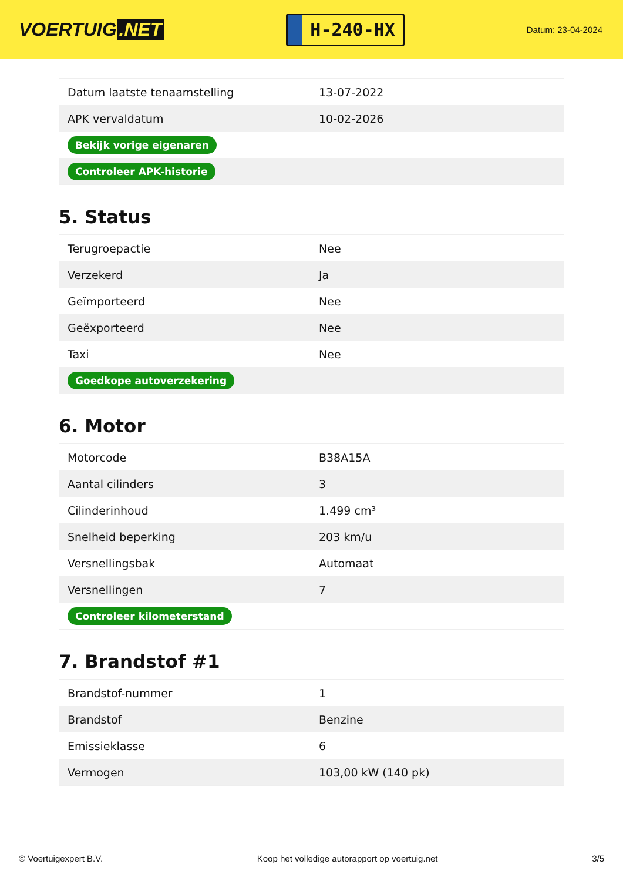VOERTUIG.NET
H-240-HX
Datum: 23-04-2024
| Datum laatste tenaamstelling | 13-07-2022 |
| APK vervaldatum | 10-02-2026 |
| Bekijk vorige eigenaren | |
| Controleer APK-historie | |
5. Status
| Terugroepactie | Nee |
| Verzekerd | Ja |
| Geïmporteerd | Nee |
| Geëxporteerd | Nee |
| Taxi | Nee |
| Goedkope autoverzekering | |
6. Motor
| Motorcode | B38A15A |
| Aantal cilinders | 3 |
| Cilinderinhoud | 1.499 cm³ |
| Snelheid beperking | 203 km/u |
| Versnellingsbak | Automaat |
| Versnellingen | 7 |
| Controleer kilometerstand | |
7. Brandstof #1
| Brandstof-nummer | 1 |
| Brandstof | Benzine |
| Emissieklasse | 6 |
| Vermogen | 103,00 kW (140 pk) |
© Voertuigexpert B.V. Koop het volledige autorapport op voertuig.net 3/5